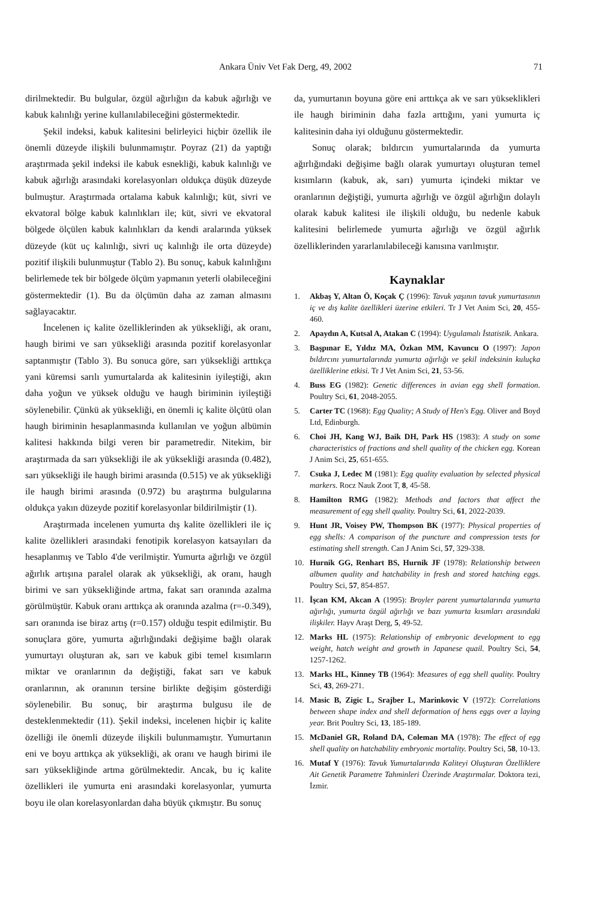Ankara Üniv Vet Fak Derg, 49, 2002 71
dirilmektedir. Bu bulgular, özgül ağırlığın da kabuk ağırlığı ve kabuk kalınlığı yerine kullanılabileceğini göstermektedir.
Şekil indeksi, kabuk kalitesini belirleyici hiçbir özellik ile önemli düzeyde ilişkili bulunmamıştır. Poyraz (21) da yaptığı araştırmada şekil indeksi ile kabuk esnekliği, kabuk kalınlığı ve kabuk ağırlığı arasındaki korelasyonları oldukça düşük düzeyde bulmuştur. Araştırmada ortalama kabuk kalınlığı; küt, sivri ve ekvatoral bölge kabuk kalınlıkları ile; küt, sivri ve ekvatoral bölgede ölçülen kabuk kalınlıkları da kendi aralarında yüksek düzeyde (küt uç kalınlığı, sivri uç kalınlığı ile orta düzeyde) pozitif ilişkili bulunmuştur (Tablo 2). Bu sonuç, kabuk kalınlığını belirlemede tek bir bölgede ölçüm yapmanın yeterli olabileceğini göstermektedir (1). Bu da ölçümün daha az zaman almasını sağlayacaktır.
İncelenen iç kalite özelliklerinden ak yüksekliği, ak oranı, haugh birimi ve sarı yüksekliği arasında pozitif korelasyonlar saptanmıştır (Tablo 3). Bu sonuca göre, sarı yüksekliği arttıkça yani küremsi sarılı yumurtalarda ak kalitesinin iyileştiği, akın daha yoğun ve yüksek olduğu ve haugh biriminin iyileştiği söylenebilir. Çünkü ak yüksekliği, en önemli iç kalite ölçütü olan haugh biriminin hesaplanmasında kullanılan ve yoğun albümin kalitesi hakkında bilgi veren bir parametredir. Nitekim, bir araştırmada da sarı yüksekliği ile ak yüksekliği arasında (0.482), sarı yüksekliği ile haugh birimi arasında (0.515) ve ak yüksekliği ile haugh birimi arasında (0.972) bu araştırma bulgularına oldukça yakın düzeyde pozitif korelasyonlar bildirilmiştir (1).
Araştırmada incelenen yumurta dış kalite özellikleri ile iç kalite özellikleri arasındaki fenotipik korelasyon katsayıları da hesaplanmış ve Tablo 4'de verilmiştir. Yumurta ağırlığı ve özgül ağırlık artışına paralel olarak ak yüksekliği, ak oranı, haugh birimi ve sarı yüksekliğinde artma, fakat sarı oranında azalma görülmüştür. Kabuk oranı arttıkça ak oranında azalma (r=-0.349), sarı oranında ise biraz artış (r=0.157) olduğu tespit edilmiştir. Bu sonuçlara göre, yumurta ağırlığındaki değişime bağlı olarak yumurtayı oluşturan ak, sarı ve kabuk gibi temel kısımların miktar ve oranlarının da değiştiği, fakat sarı ve kabuk oranlarının, ak oranının tersine birlikte değişim gösterdiği söylenebilir. Bu sonuç, bir araştırma bulgusu ile de desteklenmektedir (11). Şekil indeksi, incelenen hiçbir iç kalite özelliği ile önemli düzeyde ilişkili bulunmamıştır. Yumurtanın eni ve boyu arttıkça ak yüksekliği, ak oranı ve haugh birimi ile sarı yüksekliğinde artma görülmektedir. Ancak, bu iç kalite özellikleri ile yumurta eni arasındaki korelasyonlar, yumurta boyu ile olan korelasyonlardan daha büyük çıkmıştır. Bu sonuç
da, yumurtanın boyuna göre eni arttıkça ak ve sarı yükseklikleri ile haugh biriminin daha fazla arttığını, yani yumurta iç kalitesinin daha iyi olduğunu göstermektedir.
Sonuç olarak; bıldırcın yumurtalarında da yumurta ağırlığındaki değişime bağlı olarak yumurtayı oluşturan temel kısımların (kabuk, ak, sarı) yumurta içindeki miktar ve oranlarının değiştiği, yumurta ağırlığı ve özgül ağırlığın dolaylı olarak kabuk kalitesi ile ilişkili olduğu, bu nedenle kabuk kalitesini belirlemede yumurta ağırlığı ve özgül ağırlık özelliklerinden yararlanılabileceği kanısına varılmıştır.
Kaynaklar
1. Akbaş Y, Altan Ö, Koçak Ç (1996): Tavuk yaşının tavuk yumurtasının iç ve dış kalite özellikleri üzerine etkileri. Tr J Vet Anim Sci, 20, 455-460.
2. Apaydın A, Kutsal A, Atakan C (1994): Uygulamalı İstatistik. Ankara.
3. Başpınar E, Yıldız MA, Özkan MM, Kavuncu O (1997): Japon bıldırcını yumurtalarında yumurta ağırlığı ve şekil indeksinin kuluçka özelliklerine etkisi. Tr J Vet Anim Sci, 21, 53-56.
4. Buss EG (1982): Genetic differences in avian egg shell formation. Poultry Sci, 61, 2048-2055.
5. Carter TC (1968): Egg Quality; A Study of Hen's Egg. Oliver and Boyd Ltd, Edinburgh.
6. Choi JH, Kang WJ, Baik DH, Park HS (1983): A study on some characteristics of fractions and shell quality of the chicken egg. Korean J Anim Sci, 25, 651-655.
7. Csuka J, Ledec M (1981): Egg quality evaluation by selected physical markers. Rocz Nauk Zoot T, 8, 45-58.
8. Hamilton RMG (1982): Methods and factors that affect the measurement of egg shell quality. Poultry Sci, 61, 2022-2039.
9. Hunt JR, Voisey PW, Thompson BK (1977): Physical properties of egg shells: A comparison of the puncture and compression tests for estimating shell strength. Can J Anim Sci, 57, 329-338.
10. Hurnik GG, Renhart BS, Hurnik JF (1978): Relationship between albumen quality and hatchability in fresh and stored hatching eggs. Poultry Sci, 57, 854-857.
11. İşcan KM, Akcan A (1995): Broyler parent yumurtalarında yumurta ağırlığı, yumurta özgül ağırlığı ve bazı yumurta kısımları arasındaki ilişkiler. Hayv Araşt Derg, 5, 49-52.
12. Marks HL (1975): Relationship of embryonic development to egg weight, hatch weight and growth in Japanese quail. Poultry Sci, 54, 1257-1262.
13. Marks HL, Kinney TB (1964): Measures of egg shell quality. Poultry Sci, 43, 269-271.
14. Masic B, Zigic L, Srajber L, Marinkovic V (1972): Correlations between shape index and shell deformation of hens eggs over a laying year. Brit Poultry Sci, 13, 185-189.
15. McDaniel GR, Roland DA, Coleman MA (1978): The effect of egg shell quality on hatchability embryonic mortality. Poultry Sci, 58, 10-13.
16. Mutaf Y (1976): Tavuk Yumurtalarında Kaliteyi Oluşturan Özelliklere Ait Genetik Parametre Tahminleri Üzerinde Araştırmalar. Doktora tezi, İzmir.